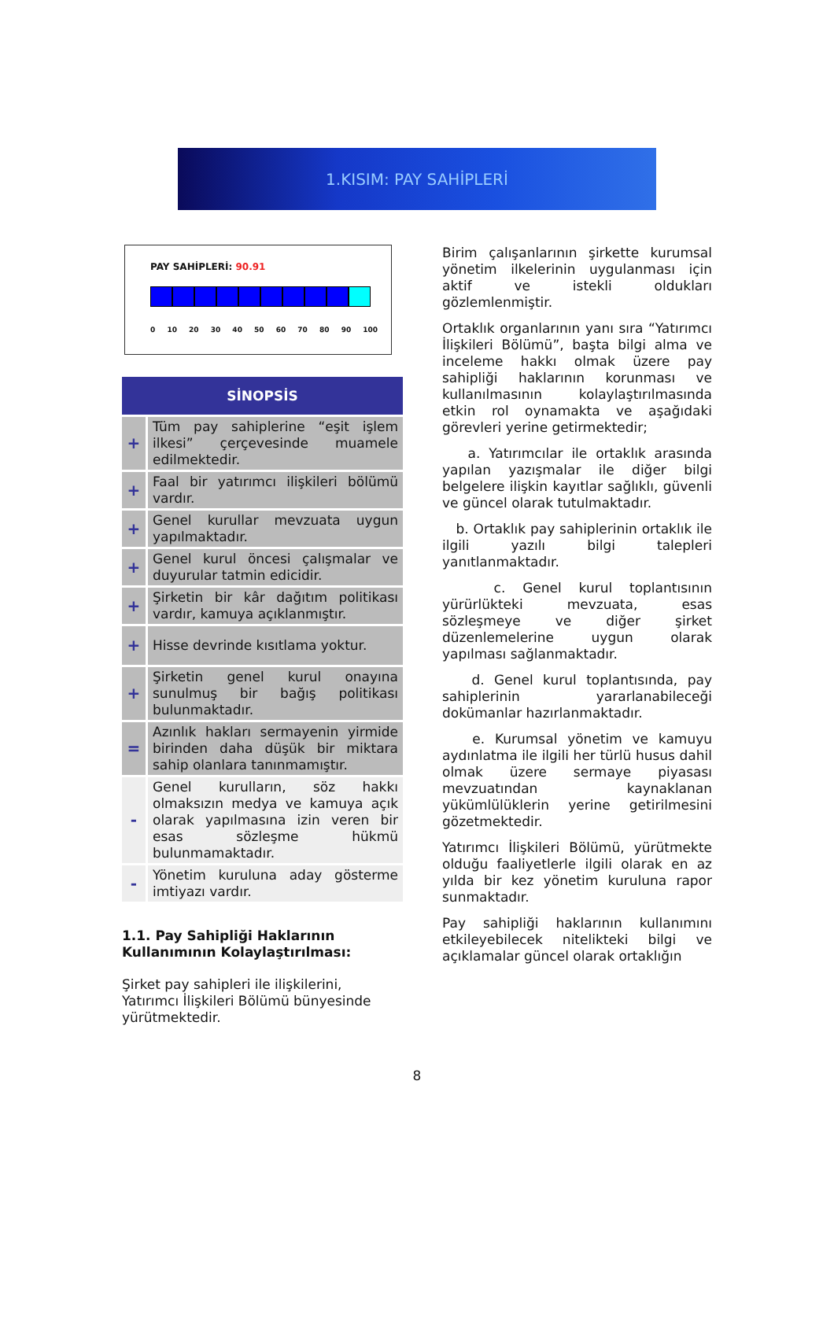1.KISIM: PAY SAHİPLERİ
PAY SAHİPLERİ: 90.91
0 10 20 30 40 50 60 70 80 90 100
SİNOPSİS
| + | Tüm pay sahiplerine “eşit işlem ilkesi” çerçevesinde muamele edilmektedir. |
| + | Faal bir yatırımcı ilişkileri bölümü vardır. |
| + | Genel kurullar mevzuata uygun yapılmaktadır. |
| + | Genel kurul öncesi çalışmalar ve duyurular tatmin edicidir. |
| + | Şirketin bir kâr dağıtım politikası vardır, kamuya açıklanmıştır. |
| + | Hisse devrinde kısıtlama yoktur. |
| + | Şirketin genel kurul onayına sunulmuş bir bağış politikası bulunmaktadır. |
| = | Azınlık hakları sermayenin yirmide birinden daha düşük bir miktara sahip olanlara tanınmamıştır. |
| - | Genel kurulların, söz hakkı olmaksızın medya ve kamuya açık olarak yapılmasına izin veren bir esas sözleşme hükmü bulunmamaktadır. |
| - | Yönetim kuruluna aday gösterme imtiyazı vardır. |
1.1. Pay Sahipliği Haklarının Kullanımının Kolaylaştırılması:
Şirket pay sahipleri ile ilişkilerini, Yatırımcı İlişkileri Bölümü bünyesinde yürütmektedir.
Birim çalışanlarının şirkette kurumsal yönetim ilkelerinin uygulanması için aktif ve istekli oldukları gözlemlenmiştir.
Ortaklık organlarının yanı sıra “Yatırımcı İlişkileri Bölümü”, başta bilgi alma ve inceleme hakkı olmak üzere pay sahipliği haklarının korunması ve kullanılmasının kolaylaştırılmasında etkin rol oynamakta ve aşağıdaki görevleri yerine getirmektedir;
a. Yatırımcılar ile ortaklık arasında yapılan yazışmalar ile diğer bilgi belgelere ilişkin kayıtlar sağlıklı, güvenli ve güncel olarak tutulmaktadır.
b. Ortaklık pay sahiplerinin ortaklık ile ilgili yazılı bilgi talepleri yanıtlanmaktadır.
c. Genel kurul toplantısının yürürlükteki mevzuata, esas sözleşmeye ve diğer şirket düzenlemelerine uygun olarak yapılması sağlanmaktadır.
d. Genel kurul toplantısında, pay sahiplerinin yararlanabileceği dokümanlar hazırlanmaktadır.
e. Kurumsal yönetim ve kamuyu aydınlatma ile ilgili her türlü husus dahil olmak üzere sermaye piyasası mevzuatından kaynaklanan yükümlülüklerin yerine getirilmesini gözetmektedir.
Yatırımcı İlişkileri Bölümü, yürütmekte olduğu faaliyetlerle ilgili olarak en az yılda bir kez yönetim kuruluna rapor sunmaktadır.
Pay sahipliği haklarının kullanımını etkileyebilecek nitelikteki bilgi ve açıklamalar güncel olarak ortaklığın
8